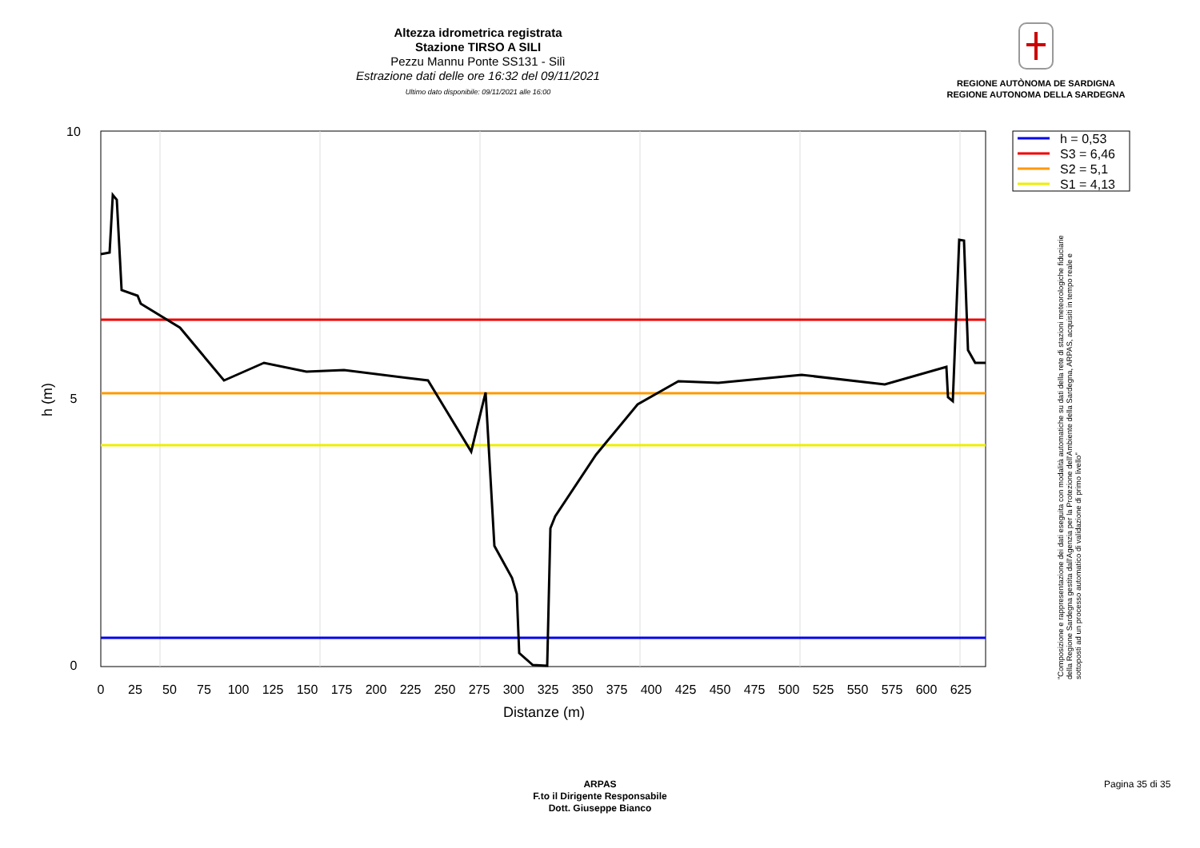Altezza idrometrica registrata
Stazione TIRSO A SILI
Pezzu Mannu Ponte SS131 - Silì
Estrazione dati delle ore 16:32 del 09/11/2021
Ultimo dato disponibile: 09/11/2021 alle 16:00
REGIONE AUTÒNOMA DE SARDIGNA
REGIONE AUTONOMA DELLA SARDEGNA
10
5
0
0
25
50
75
100
125
150
175
200
225
250
275
300
325
350
375
400
425
450
475
500
525
550
575
600
625
Distanze (m)
h (m)
h = 0,53
S3 = 6,46
S2 = 5,1
S1 = 4,13
"Composizione e rappresentazione dei dati eseguita con modalità automatiche su dati della rete di stazioni meteorologiche fiduciarie della Regione Sardegna gestita dall'Agenzia per la Protezione dell'Ambiente della Sardegna, ARPAS, acquisiti in tempo reale e sottoposti ad un processo automatico di validazione di primo livello"
ARPAS
F.to il Dirigente Responsabile
Dott. Giuseppe Bianco
Pagina 35 di 35